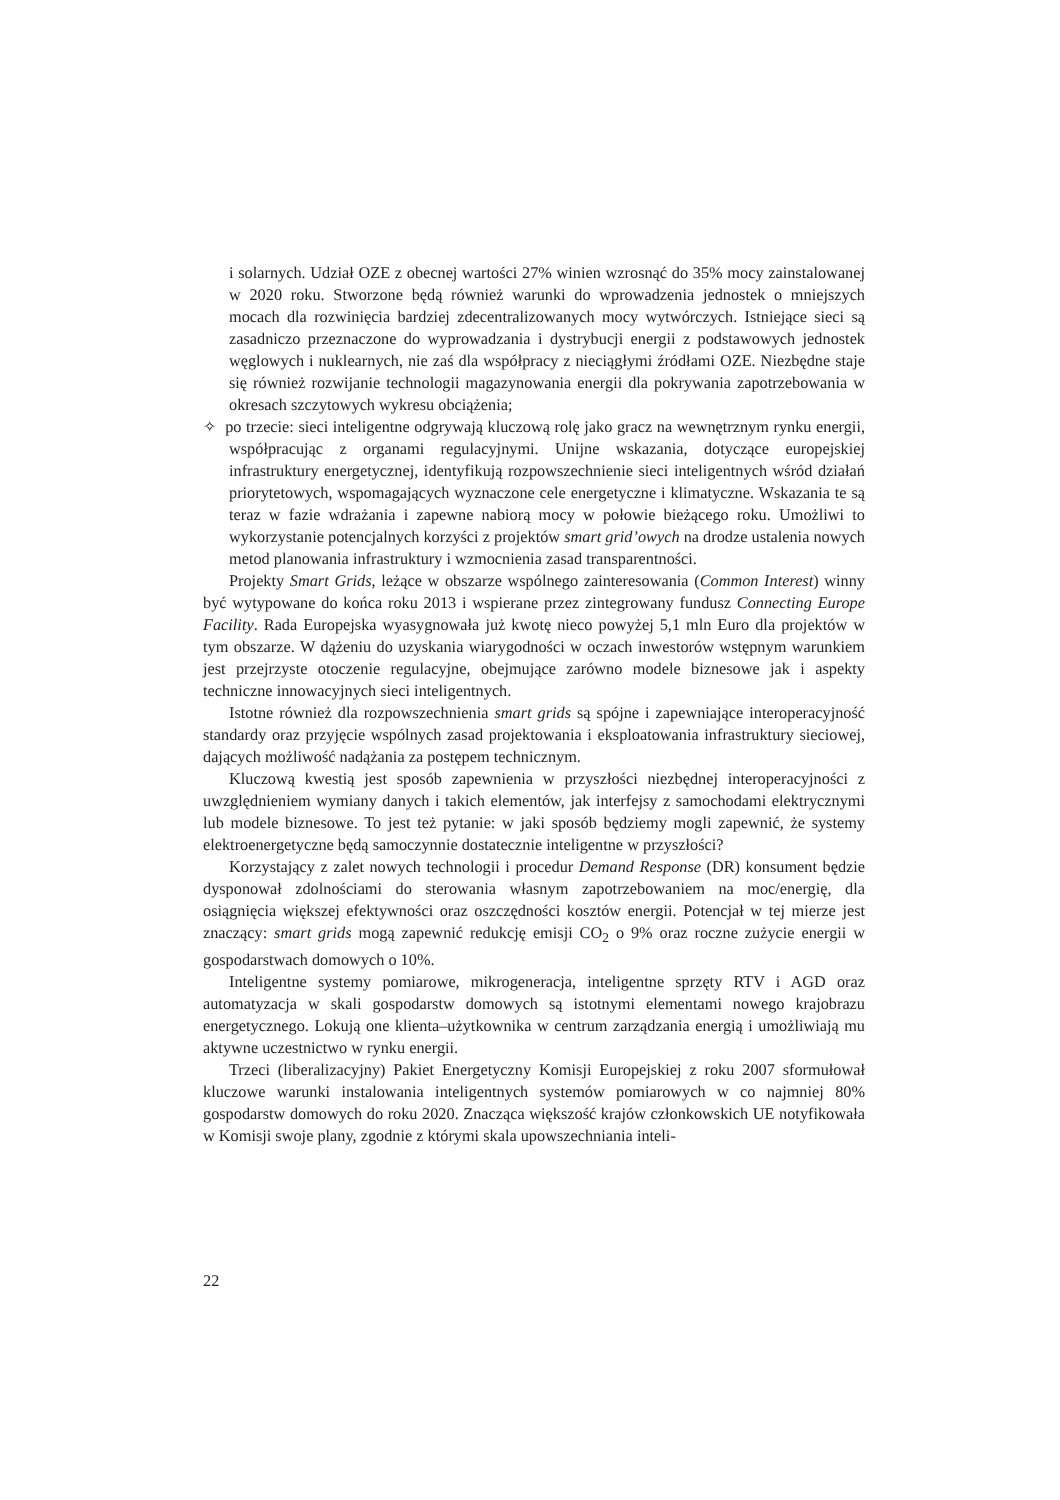i solarnych. Udział OZE z obecnej wartości 27% winien wzrosnąć do 35% mocy zainstalowanej w 2020 roku. Stworzone będą również warunki do wprowadzenia jednostek o mniejszych mocach dla rozwinięcia bardziej zdecentralizowanych mocy wytwórczych. Istniejące sieci są zasadniczo przeznaczone do wyprowadzania i dystrybucji energii z podstawowych jednostek węglowych i nuklearnych, nie zaś dla współpracy z nieciągłymi źródłami OZE. Niezbędne staje się również rozwijanie technologii magazynowania energii dla pokrywania zapotrzebowania w okresach szczytowych wykresu obciążenia;
✧ po trzecie: sieci inteligentne odgrywają kluczową rolę jako gracz na wewnętrznym rynku energii, współpracując z organami regulacyjnymi. Unijne wskazania, dotyczące europejskiej infrastruktury energetycznej, identyfikują rozpowszechnienie sieci inteligentnych wśród działań priorytetowych, wspomagających wyznaczone cele energetyczne i klimatyczne. Wskazania te są teraz w fazie wdrażania i zapewne nabiorą mocy w połowie bieżącego roku. Umożliwi to wykorzystanie potencjalnych korzyści z projektów smart grid’owych na drodze ustalenia nowych metod planowania infrastruktury i wzmocnienia zasad transparentności.
Projekty Smart Grids, leżące w obszarze wspólnego zainteresowania (Common Interest) winny być wytypowane do końca roku 2013 i wspierane przez zintegrowany fundusz Connecting Europe Facility. Rada Europejska wyasygnowała już kwotę nieco powyżej 5,1 mln Euro dla projektów w tym obszarze. W dążeniu do uzyskania wiarygodności w oczach inwestorów wstępnym warunkiem jest przejrzyste otoczenie regulacyjne, obejmujące zarówno modele biznesowe jak i aspekty techniczne innowacyjnych sieci inteligentnych.
Istotne również dla rozpowszechnienia smart grids są spójne i zapewniające interoperacyjność standardy oraz przyjęcie wspólnych zasad projektowania i eksploatowania infrastruktury sieciowej, dających możliwość nadążania za postępem technicznym.
Kluczową kwestią jest sposób zapewnienia w przyszłości niezbędnej interoperacyjności z uwzględnieniem wymiany danych i takich elementów, jak interfejsy z samochodami elektrycznymi lub modele biznesowe. To jest też pytanie: w jaki sposób będziemy mogli zapewnić, że systemy elektroenergetyczne będą samoczynnie dostatecznie inteligentne w przyszłości?
Korzystający z zalet nowych technologii i procedur Demand Response (DR) konsument będzie dysponował zdolnościami do sterowania własnym zapotrzebowaniem na moc/energię, dla osiągnięcia większej efektywności oraz oszczędności kosztów energii. Potencjał w tej mierze jest znaczący: smart grids mogą zapewnić redukcję emisji CO<sub>2</sub> o 9% oraz roczne zużycie energii w gospodarstwach domowych o 10%.
Inteligentne systemy pomiarowe, mikrogeneracja, inteligentne sprzęty RTV i AGD oraz automatyzacja w skali gospodarstw domowych są istotnymi elementami nowego krajobrazu energetycznego. Lokują one klienta–użytkownika w centrum zarządzania energią i umożliwiają mu aktywne uczestnictwo w rynku energii.
Trzeci (liberalizacyjny) Pakiet Energetyczny Komisji Europejskiej z roku 2007 sformułował kluczowe warunki instalowania inteligentnych systemów pomiarowych w co najmniej 80% gospodarstw domowych do roku 2020. Znacząca większość krajów członkowskich UE notyfikowała w Komisji swoje plany, zgodnie z którymi skala upowszechniania inteli-
22